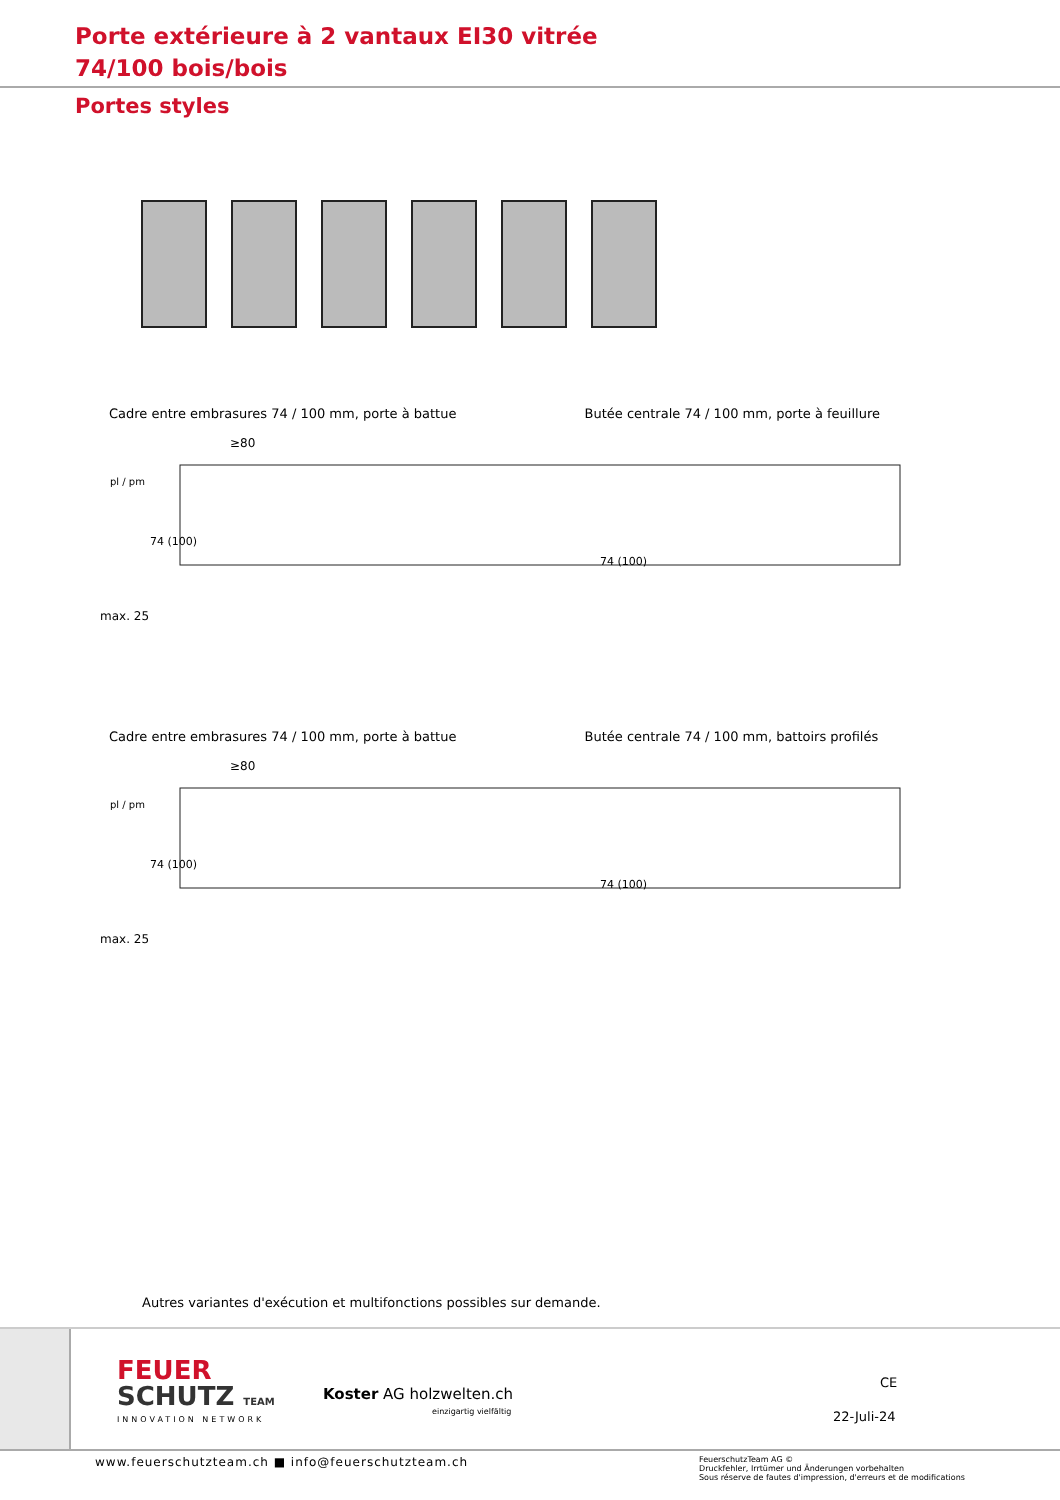Porte extérieure à 2 vantaux EI30 vitrée 74/100 bois/bois
Portes styles
Cadre entre embrasures 74 / 100 mm, porte à battue Butée centrale 74 / 100 mm, porte à feuillure
≥80
max. 25
pl / pm
74 (100)
74 (100)
Cadre entre embrasures 74 / 100 mm, porte à battue Butée centrale 74 / 100 mm, battoirs profilés
≥80
max. 25
pl / pm
74 (100)
74 (100)
Autres variantes d'exécution et multifonctions possibles sur demande.
FEUER
SCHUTZ TEAM
INNOVATION NETWORK
Koster AG holzwelten.ch
einzigartig vielfältig
CE
22-Juli-24
www.feuerschutzteam.ch ■ info@feuerschutzteam.ch
FeuerschutzTeam AG ©
Druckfehler, Irrtümer und Änderungen vorbehalten
Sous réserve de fautes d'impression, d'erreurs et de modifications